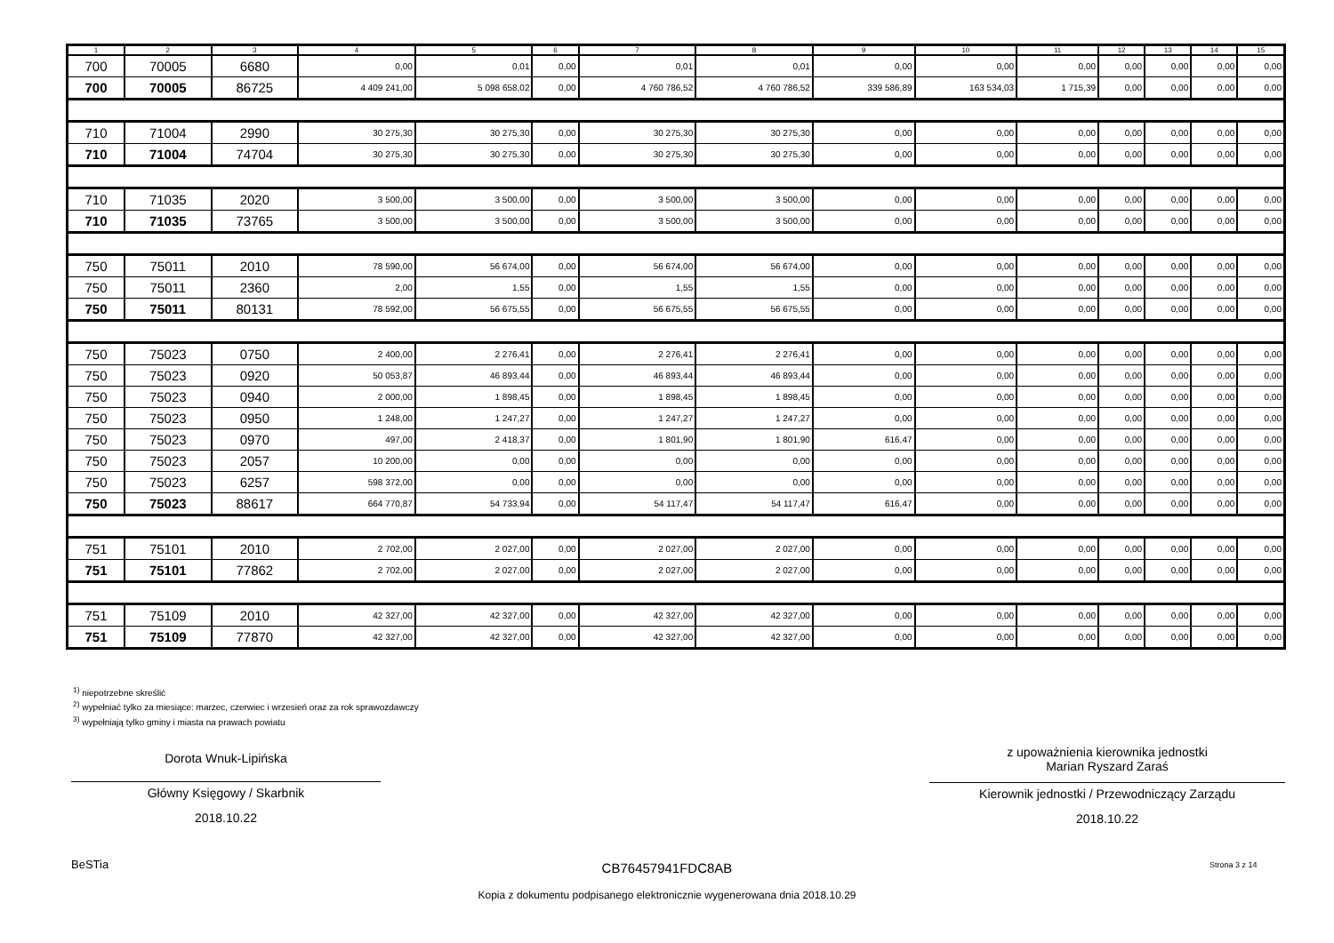| 1 | 2 | 3 | 4 | 5 | 6 | 7 | 8 | 9 | 10 | 11 | 12 | 13 | 14 | 15 |
| --- | --- | --- | --- | --- | --- | --- | --- | --- | --- | --- | --- | --- | --- | --- |
| 700 | 70005 | 6680 | 0,00 | 0,01 | 0,00 | 0,01 | 0,01 | 0,00 | 0,00 | 0,00 | 0,00 | 0,00 | 0,00 | 0,00 |
| 700 | 70005 | 86725 | 4 409 241,00 | 5 098 658,02 | 0,00 | 4 760 786,52 | 4 760 786,52 | 339 586,89 | 163 534,03 | 1 715,39 | 0,00 | 0,00 | 0,00 | 0,00 |
| 710 | 71004 | 2990 | 30 275,30 | 30 275,30 | 0,00 | 30 275,30 | 30 275,30 | 0,00 | 0,00 | 0,00 | 0,00 | 0,00 | 0,00 | 0,00 |
| 710 | 71004 | 74704 | 30 275,30 | 30 275,30 | 0,00 | 30 275,30 | 30 275,30 | 0,00 | 0,00 | 0,00 | 0,00 | 0,00 | 0,00 | 0,00 |
| 710 | 71035 | 2020 | 3 500,00 | 3 500,00 | 0,00 | 3 500,00 | 3 500,00 | 0,00 | 0,00 | 0,00 | 0,00 | 0,00 | 0,00 | 0,00 |
| 710 | 71035 | 73765 | 3 500,00 | 3 500,00 | 0,00 | 3 500,00 | 3 500,00 | 0,00 | 0,00 | 0,00 | 0,00 | 0,00 | 0,00 | 0,00 |
| 750 | 75011 | 2010 | 78 590,00 | 56 674,00 | 0,00 | 56 674,00 | 56 674,00 | 0,00 | 0,00 | 0,00 | 0,00 | 0,00 | 0,00 | 0,00 |
| 750 | 75011 | 2360 | 2,00 | 1,55 | 0,00 | 1,55 | 1,55 | 0,00 | 0,00 | 0,00 | 0,00 | 0,00 | 0,00 | 0,00 |
| 750 | 75011 | 80131 | 78 592,00 | 56 675,55 | 0,00 | 56 675,55 | 56 675,55 | 0,00 | 0,00 | 0,00 | 0,00 | 0,00 | 0,00 | 0,00 |
| 750 | 75023 | 0750 | 2 400,00 | 2 276,41 | 0,00 | 2 276,41 | 2 276,41 | 0,00 | 0,00 | 0,00 | 0,00 | 0,00 | 0,00 | 0,00 |
| 750 | 75023 | 0920 | 50 053,87 | 46 893,44 | 0,00 | 46 893,44 | 46 893,44 | 0,00 | 0,00 | 0,00 | 0,00 | 0,00 | 0,00 | 0,00 |
| 750 | 75023 | 0940 | 2 000,00 | 1 898,45 | 0,00 | 1 898,45 | 1 898,45 | 0,00 | 0,00 | 0,00 | 0,00 | 0,00 | 0,00 | 0,00 |
| 750 | 75023 | 0950 | 1 248,00 | 1 247,27 | 0,00 | 1 247,27 | 1 247,27 | 0,00 | 0,00 | 0,00 | 0,00 | 0,00 | 0,00 | 0,00 |
| 750 | 75023 | 0970 | 497,00 | 2 418,37 | 0,00 | 1 801,90 | 1 801,90 | 616,47 | 0,00 | 0,00 | 0,00 | 0,00 | 0,00 | 0,00 |
| 750 | 75023 | 2057 | 10 200,00 | 0,00 | 0,00 | 0,00 | 0,00 | 0,00 | 0,00 | 0,00 | 0,00 | 0,00 | 0,00 | 0,00 |
| 750 | 75023 | 6257 | 598 372,00 | 0,00 | 0,00 | 0,00 | 0,00 | 0,00 | 0,00 | 0,00 | 0,00 | 0,00 | 0,00 | 0,00 |
| 750 | 75023 | 88617 | 664 770,87 | 54 733,94 | 0,00 | 54 117,47 | 54 117,47 | 616,47 | 0,00 | 0,00 | 0,00 | 0,00 | 0,00 | 0,00 |
| 751 | 75101 | 2010 | 2 702,00 | 2 027,00 | 0,00 | 2 027,00 | 2 027,00 | 0,00 | 0,00 | 0,00 | 0,00 | 0,00 | 0,00 | 0,00 |
| 751 | 75101 | 77862 | 2 702,00 | 2 027,00 | 0,00 | 2 027,00 | 2 027,00 | 0,00 | 0,00 | 0,00 | 0,00 | 0,00 | 0,00 | 0,00 |
| 751 | 75109 | 2010 | 42 327,00 | 42 327,00 | 0,00 | 42 327,00 | 42 327,00 | 0,00 | 0,00 | 0,00 | 0,00 | 0,00 | 0,00 | 0,00 |
| 751 | 75109 | 77870 | 42 327,00 | 42 327,00 | 0,00 | 42 327,00 | 42 327,00 | 0,00 | 0,00 | 0,00 | 0,00 | 0,00 | 0,00 | 0,00 |
<sup>1)</sup> niepotrzebne skreślić
<sup>2)</sup> wypełniać tylko za miesiące: marzec, czerwiec i wrzesień oraz za rok sprawozdawczy
<sup>3)</sup> wypełniają tylko gminy i miasta na prawach powiatu
Dorota Wnuk-Lipińska
Główny Księgowy / Skarbnik
2018.10.22
z upoważnienia kierownika jednostki
Marian Ryszard Zaraś
Kierownik jednostki / Przewodniczący Zarządu
2018.10.22
BeSTia CB76457941FDC8AB Strona 3 z 14
Kopia z dokumentu podpisanego elektronicznie wygenerowana dnia 2018.10.29